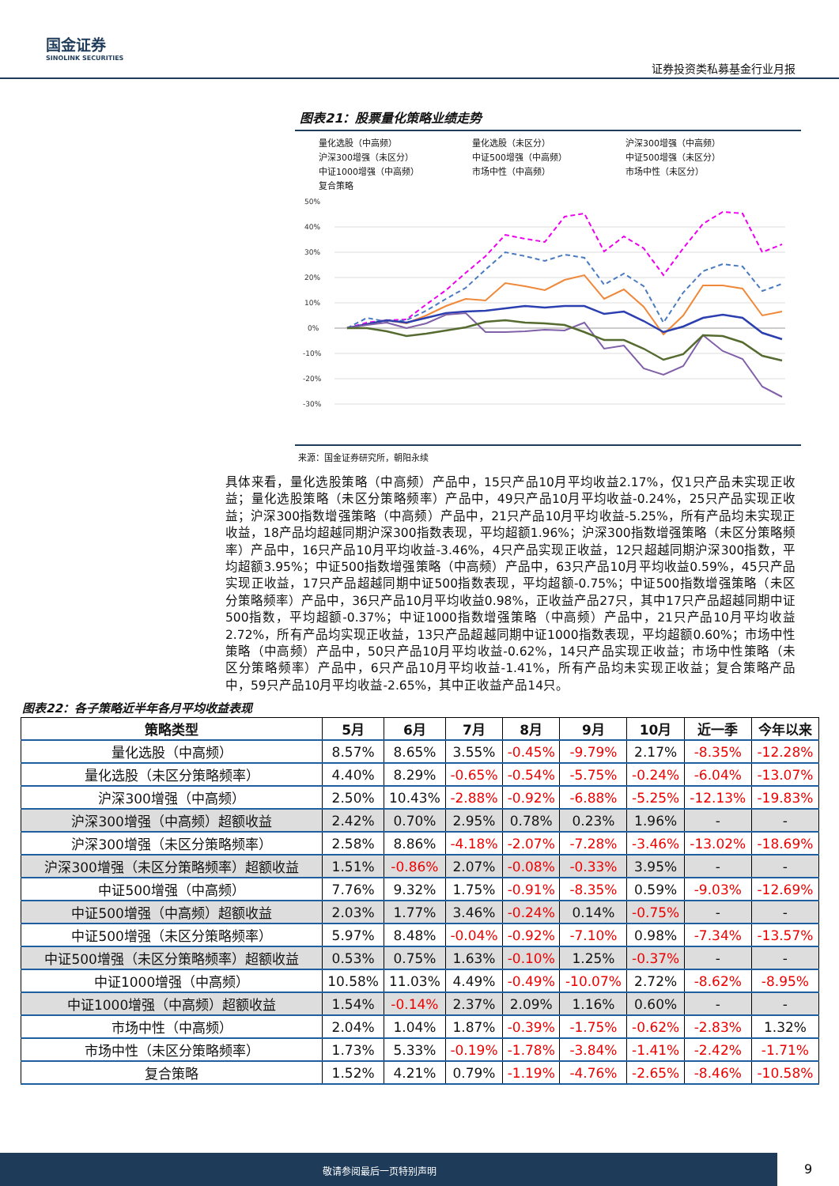国金证券
SINOLINK SECURITIES
证券投资类私募基金行业月报
图表21：股票量化策略业绩走势
量化选股（中高频） 量化选股（未区分） 沪深300增强（中高频） 沪深300增强（未区分） 中证500增强（中高频） 中证500增强（未区分） 中证1000增强（中高频） 市场中性（中高频） 市场中性（未区分） 复合策略
50%
40%
30%
20%
10%
0%
-10%
-20%
-30%
来源：国金证券研究所，朝阳永续
具体来看，量化选股策略（中高频）产品中，15只产品10月平均收益2.17%，仅1只产品未实现正收益；量化选股策略（未区分策略频率）产品中，49只产品10月平均收益-0.24%，25只产品实现正收益；沪深300指数增强策略（中高频）产品中，21只产品10月平均收益-5.25%，所有产品均未实现正收益，18产品均超越同期沪深300指数表现，平均超额1.96%；沪深300指数增强策略（未区分策略频率）产品中，16只产品10月平均收益-3.46%，4只产品实现正收益，12只超越同期沪深300指数，平均超额3.95%；中证500指数增强策略（中高频）产品中，63只产品10月平均收益0.59%，45只产品实现正收益，17只产品超越同期中证500指数表现，平均超额-0.75%；中证500指数增强策略（未区分策略频率）产品中，36只产品10月平均收益0.98%，正收益产品27只，其中17只产品超越同期中证500指数，平均超额-0.37%；中证1000指数增强策略（中高频）产品中，21只产品10月平均收益2.72%，所有产品均实现正收益，13只产品超越同期中证1000指数表现，平均超额0.60%；市场中性策略（中高频）产品中，50只产品10月平均收益-0.62%，14只产品实现正收益；市场中性策略（未区分策略频率）产品中，6只产品10月平均收益-1.41%，所有产品均未实现正收益；复合策略产品中，59只产品10月平均收益-2.65%，其中正收益产品14只。
图表22：各子策略近半年各月平均收益表现
| 策略类型 | 5月 | 6月 | 7月 | 8月 | 9月 | 10月 | 近一季 | 今年以来 |
| --- | --- | --- | --- | --- | --- | --- | --- | --- |
| 量化选股（中高频） | 8.57% | 8.65% | 3.55% | -0.45% | -9.79% | 2.17% | -8.35% | -12.28% |
| 量化选股（未区分策略频率） | 4.40% | 8.29% | -0.65% | -0.54% | -5.75% | -0.24% | -6.04% | -13.07% |
| 沪深300增强（中高频） | 2.50% | 10.43% | -2.88% | -0.92% | -6.88% | -5.25% | -12.13% | -19.83% |
| 沪深300增强（中高频）超额收益 | 2.42% | 0.70% | 2.95% | 0.78% | 0.23% | 1.96% | - | - |
| 沪深300增强（未区分策略频率） | 2.58% | 8.86% | -4.18% | -2.07% | -7.28% | -3.46% | -13.02% | -18.69% |
| 沪深300增强（未区分策略频率）超额收益 | 1.51% | -0.86% | 2.07% | -0.08% | -0.33% | 3.95% | - | - |
| 中证500增强（中高频） | 7.76% | 9.32% | 1.75% | -0.91% | -8.35% | 0.59% | -9.03% | -12.69% |
| 中证500增强（中高频）超额收益 | 2.03% | 1.77% | 3.46% | -0.24% | 0.14% | -0.75% | - | - |
| 中证500增强（未区分策略频率） | 5.97% | 8.48% | -0.04% | -0.92% | -7.10% | 0.98% | -7.34% | -13.57% |
| 中证500增强（未区分策略频率）超额收益 | 0.53% | 0.75% | 1.63% | -0.10% | 1.25% | -0.37% | - | - |
| 中证1000增强（中高频） | 10.58% | 11.03% | 4.49% | -0.49% | -10.07% | 2.72% | -8.62% | -8.95% |
| 中证1000增强（中高频）超额收益 | 1.54% | -0.14% | 2.37% | 2.09% | 1.16% | 0.60% | - | - |
| 市场中性（中高频） | 2.04% | 1.04% | 1.87% | -0.39% | -1.75% | -0.62% | -2.83% | 1.32% |
| 市场中性（未区分策略频率） | 1.73% | 5.33% | -0.19% | -1.78% | -3.84% | -1.41% | -2.42% | -1.71% |
| 复合策略 | 1.52% | 4.21% | 0.79% | -1.19% | -4.76% | -2.65% | -8.46% | -10.58% |
敬请参阅最后一页特别声明
9